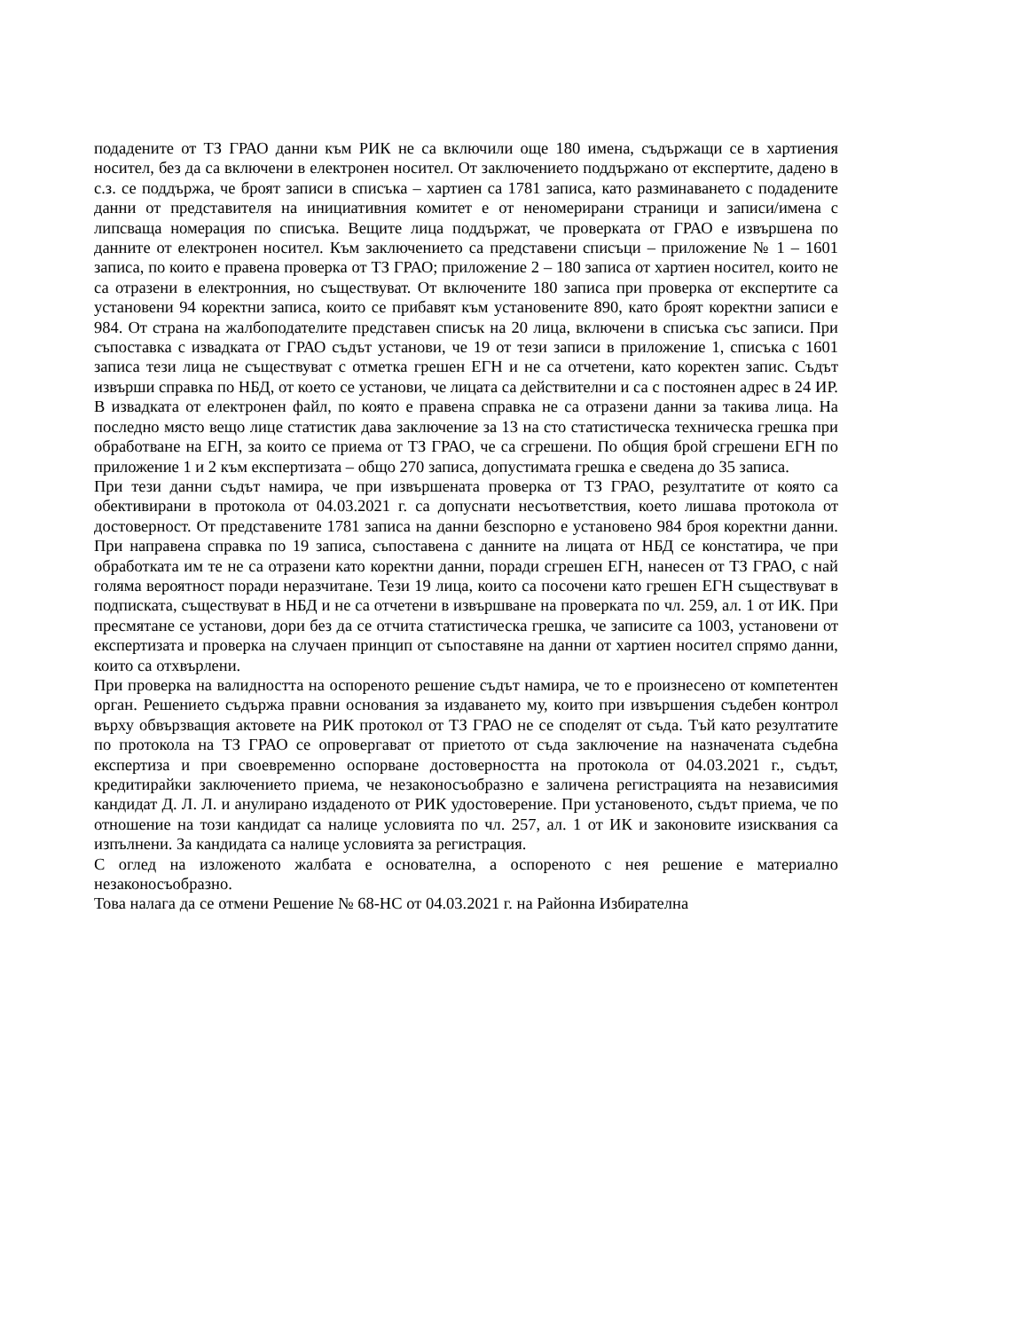подадените от ТЗ ГРАО данни към РИК не са включили още 180 имена, съдържащи се в хартиения носител, без да са включени в електронен носител. От заключението поддържано от експертите, дадено в с.з. се поддържа, че броят записи в списъка – хартиен са 1781 записа, като разминаването с подадените данни от представителя на инициативния комитет е от неномерирани страници и записи/имена с липсваща номерация по списъка. Вещите лица поддържат, че проверката от ГРАО е извършена по данните от електронен носител. Към заключението са представени списъци – приложение № 1 – 1601 записа, по които е правена проверка от ТЗ ГРАО; приложение 2 – 180 записа от хартиен носител, които не са отразени в електронния, но съществуват. От включените 180 записа при проверка от експертите са установени 94 коректни записа, които се прибавят към установените 890, като броят коректни записи е 984. От страна на жалбоподателите представен списък на 20 лица, включени в списъка със записи. При съпоставка с извадката от ГРАО съдът установи, че 19 от тези записи в приложение 1, списъка с 1601 записа тези лица не съществуват с отметка грешен ЕГН и не са отчетени, като коректен запис. Съдът извърши справка по НБД, от което се установи, че лицата са действителни и са с постоянен адрес в 24 ИР. В извадката от електронен файл, по която е правена справка не са отразени данни за такива лица. На последно място вещо лице статистик дава заключение за 13 на сто статистическа техническа грешка при обработване на ЕГН, за които се приема от ТЗ ГРАО, че са сгрешени. По общия брой сгрешени ЕГН по приложение 1 и 2 към експертизата – общо 270 записа, допустимата грешка е сведена до 35 записа.
При тези данни съдът намира, че при извършената проверка от ТЗ ГРАО, резултатите от която са обективирани в протокола от 04.03.2021 г. са допуснати несъответствия, което лишава протокола от достоверност. От представените 1781 записа на данни безспорно е установено 984 броя коректни данни. При направена справка по 19 записа, съпоставена с данните на лицата от НБД се констатира, че при обработката им те не са отразени като коректни данни, поради сгрешен ЕГН, нанесен от ТЗ ГРАО, с най голяма вероятност поради неразчитане. Тези 19 лица, които са посочени като грешен ЕГН съществуват в подписката, съществуват в НБД и не са отчетени в извършване на проверката по чл. 259, ал. 1 от ИК. При пресмятане се установи, дори без да се отчита статистическа грешка, че записите са 1003, установени от експертизата и проверка на случаен принцип от съпоставяне на данни от хартиен носител спрямо данни, които са отхвърлени.
При проверка на валидността на оспореното решение съдът намира, че то е произнесено от компетентен орган. Решението съдържа правни основания за издаването му, които при извършения съдебен контрол върху обвързващия актовете на РИК протокол от ТЗ ГРАО не се споделят от съда. Тъй като резултатите по протокола на ТЗ ГРАО се опровергават от приетото от съда заключение на назначената съдебна експертиза и при своевременно оспорване достоверността на протокола от 04.03.2021 г., съдът, кредитирайки заключението приема, че незаконосъобразно е заличена регистрацията на независимия кандидат Д. Л. Л. и анулирано издаденото от РИК удостоверение. При установеното, съдът приема, че по отношение на този кандидат са налице условията по чл. 257, ал. 1 от ИК и законовите изисквания са изпълнени. За кандидата са налице условията за регистрация.
С оглед на изложеното жалбата е основателна, а оспореното с нея решение е материално незаконосъобразно.
Това налага да се отмени Решение № 68-НС от 04.03.2021 г. на Районна Избирателна